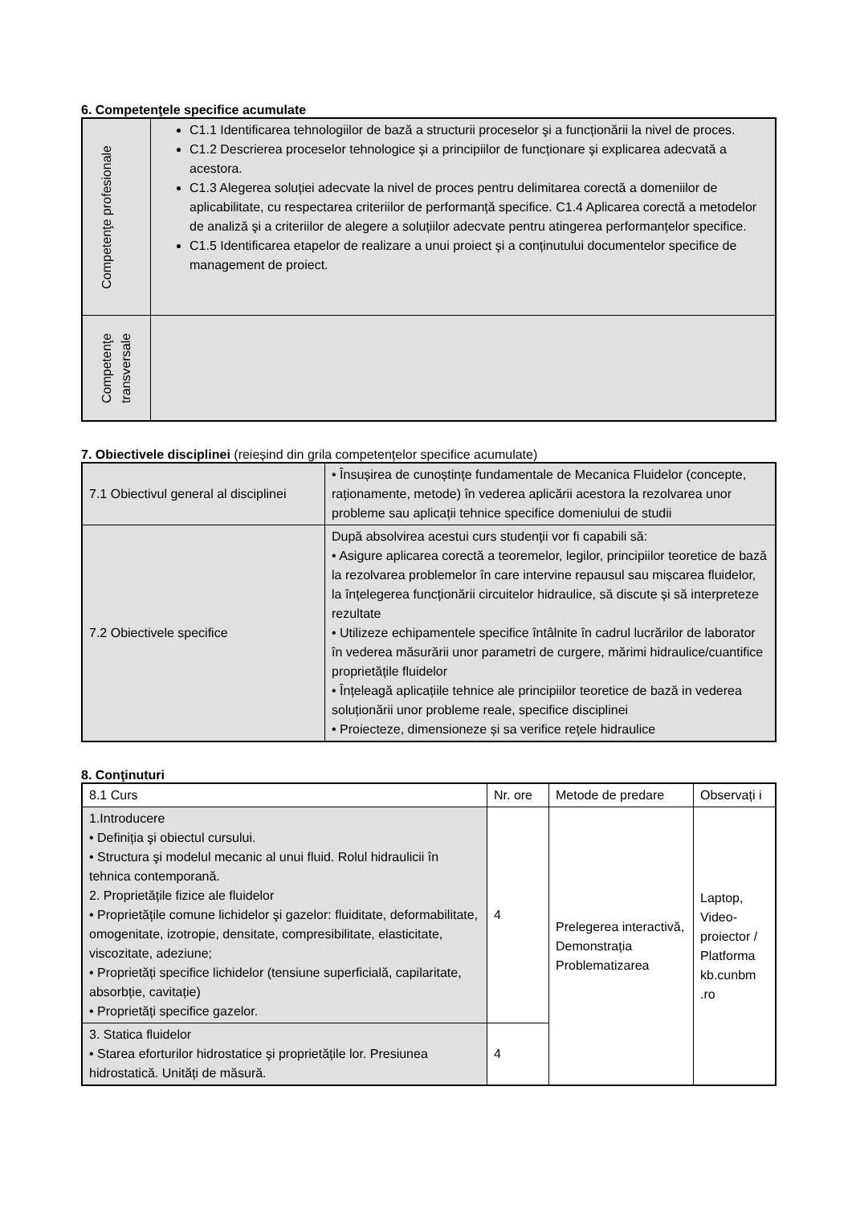6. Competenţele specifice acumulate
| Competenţe profesionale | C1.1 Identificarea tehnologiilor de bază a structurii proceselor şi a funcționării la nivel de proces. C1.2 Descrierea proceselor tehnologice şi a principiilor de funcționare şi explicarea adecvată a acestora. C1.3 Alegerea soluției adecvate la nivel de proces pentru delimitarea corectă a domeniilor de aplicabilitate, cu respectarea criteriilor de performanță specifice. C1.4 Aplicarea corectă a metodelor de analiză şi a criteriilor de alegere a soluțiilor adecvate pentru atingerea performanțelor specifice. C1.5 Identificarea etapelor de realizare a unui proiect şi a conținutului documentelor specifice de management de proiect. |
| Competenţe transversale | |
7. Obiectivele disciplinei (reieșind din grila competențelor specifice acumulate)
| 7.1 Obiectivul general al disciplinei | • Însușirea de cunoștințe fundamentale de Mecanica Fluidelor (concepte, raționamente, metode) în vederea aplicării acestora la rezolvarea unor probleme sau aplicații tehnice specifice domeniului de studii |
| 7.2 Obiectivele specifice | După absolvirea acestui curs studenții vor fi capabili să: • Asigure aplicarea corectă a teoremelor, legilor, principiilor teoretice de bază la rezolvarea problemelor în care intervine repausul sau mișcarea fluidelor, la înțelegerea funcționării circuitelor hidraulice, să discute și să interpreteze rezultate • Utilizeze echipamentele specifice întâlnite în cadrul lucrărilor de laborator în vederea măsurării unor parametri de curgere, mărimi hidraulice/cuantifice proprietățile fluidelor • Înțeleagă aplicațiile tehnice ale principiilor teoretice de bază in vederea soluționării unor probleme reale, specifice disciplinei • Proiecteze, dimensioneze și sa verifice rețele hidraulice |
8. Conţinuturi
| 8.1 Curs | Nr. ore | Metode de predare | Observați i |
| 1.Introducere • Definiția şi obiectul cursului. • Structura şi modelul mecanic al unui fluid. Rolul hidraulicii în tehnica contemporană. 2. Proprietățile fizice ale fluidelor • Proprietățile comune lichidelor şi gazelor: fluiditate, deformabilitate, omogenitate, izotropie, densitate, compresibilitate, elasticitate, viscozitate, adeziune; • Proprietăți specifice lichidelor (tensiune superficială, capilaritate, absorbție, cavitație) • Proprietăți specifice gazelor. | 4 | Prelegerea interactivă, Demonstrația Problematizarea | Laptop, Video-proiector / Platforma kb.cunbm .ro |
| 3. Statica fluidelor • Starea eforturilor hidrostatice şi proprietățile lor. Presiunea hidrostatică. Unități de măsură. | 4 | | |